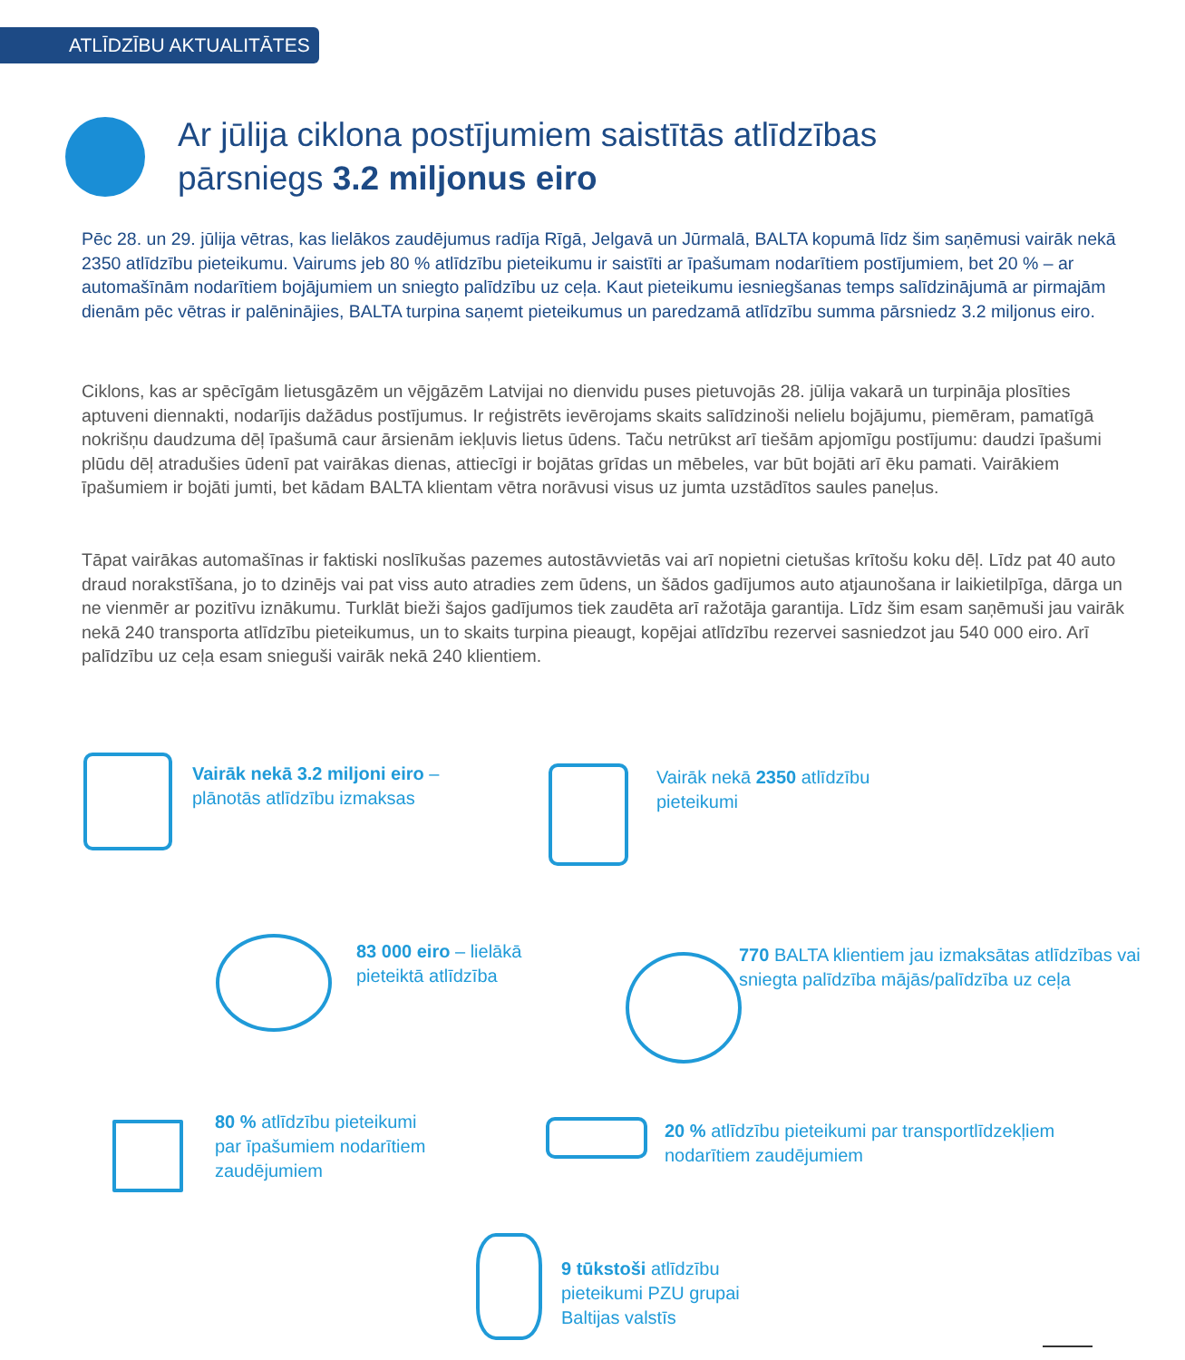ATLĪDZĪBU AKTUALITĀTES
Ar jūlija ciklona postījumiem saistītās atlīdzības
pārsniegs 3.2 miljonus eiro
Pēc 28. un 29. jūlija vētras, kas lielākos zaudējumus radīja Rīgā, Jelgavā un Jūrmalā, BALTA kopumā līdz šim saņēmusi vairāk nekā 2350 atlīdzību pieteikumu. Vairums jeb 80 % atlīdzību pieteikumu ir saistīti ar īpašumam nodarītiem postījumiem, bet 20 % – ar automašīnām nodarītiem bojājumiem un sniegto palīdzību uz ceļa. Kaut pieteikumu iesniegšanas temps salīdzinājumā ar pirmajām dienām pēc vētras ir palēninājies, BALTA turpina saņemt pieteikumus un paredzamā atlīdzību summa pārsniedz 3.2 miljonus eiro.
Ciklons, kas ar spēcīgām lietusgāzēm un vējgāzēm Latvijai no dienvidu puses pietuvojās 28. jūlija vakarā un turpināja plosīties aptuveni diennakti, nodarījis dažādus postījumus. Ir reģistrēts ievērojams skaits salīdzinoši nelielu bojājumu, piemēram, pamatīgā nokrišņu daudzuma dēļ īpašumā caur ārsienām iekļuvis lietus ūdens. Taču netrūkst arī tiešām apjomīgu postījumu: daudzi īpašumi plūdu dēļ atradušies ūdenī pat vairākas dienas, attiecīgi ir bojātas grīdas un mēbeles, var būt bojāti arī ēku pamati. Vairākiem īpašumiem ir bojāti jumti, bet kādam BALTA klientam vētra norāvusi visus uz jumta uzstādītos saules paneļus.
Tāpat vairākas automašīnas ir faktiski noslīkušas pazemes autostāvvietās vai arī nopietni cietušas krītošu koku dēļ. Līdz pat 40 auto draud norakstīšana, jo to dzinējs vai pat viss auto atradies zem ūdens, un šādos gadījumos auto atjaunošana ir laikietilpīga, dārga un ne vienmēr ar pozitīvu iznākumu. Turklāt bieži šajos gadījumos tiek zaudēta arī ražotāja garantija. Līdz šim esam saņēmuši jau vairāk nekā 240 transporta atlīdzību pieteikumus, un to skaits turpina pieaugt, kopējai atlīdzību rezervei sasniedzot jau 540 000 eiro. Arī palīdzību uz ceļa esam snieguši vairāk nekā 240 klientiem.
Vairāk nekā 3.2 miljoni eiro –
plānotās atlīdzību izmaksas
Vairāk nekā 2350 atlīdzību
pieteikumi
83 000 eiro – lielākā
pieteiktā atlīdzība
770 BALTA klientiem jau izmaksātas atlīdzības vai
sniegta palīdzība mājās/palīdzība uz ceļa
80 % atlīdzību pieteikumi
par īpašumiem nodarītiem
zaudējumiem
20 % atlīdzību pieteikumi par transportlīdzekļiem
nodarītiem zaudējumiem
9 tūkstoši atlīdzību
pieteikumi PZU grupai
Baltijas valstīs